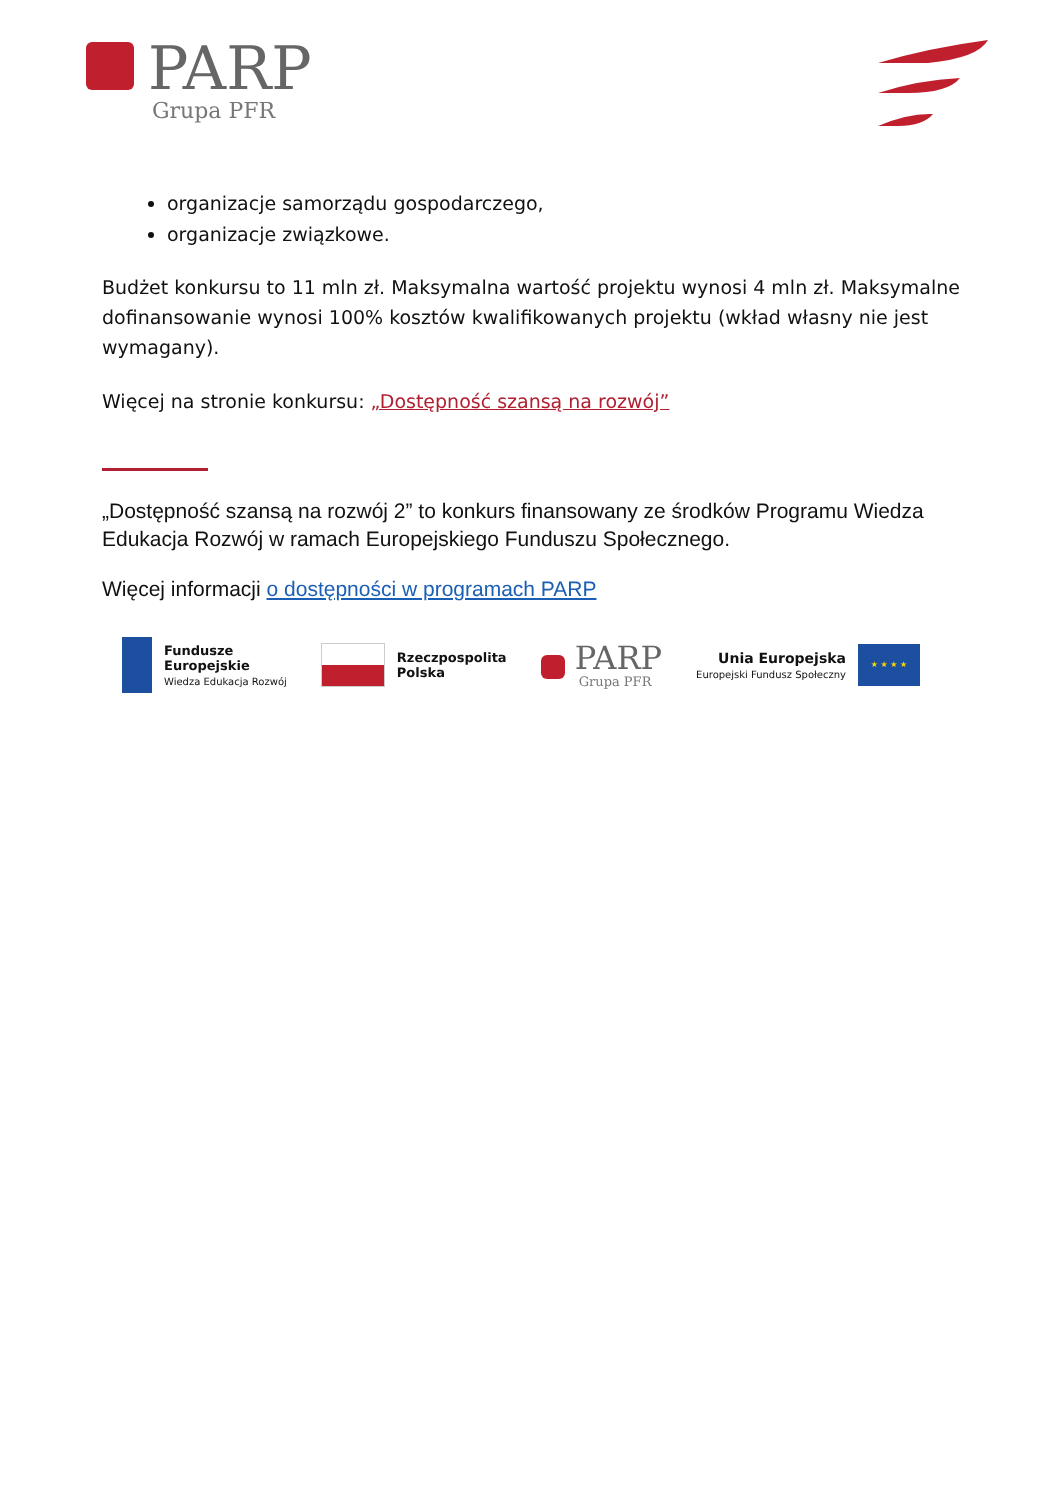PARP
Grupa PFR
organizacje samorządu gospodarczego,
organizacje związkowe.
Budżet konkursu to 11 mln zł. Maksymalna wartość projektu wynosi 4 mln zł. Maksymalne dofinansowanie wynosi 100% kosztów kwalifikowanych projektu (wkład własny nie jest wymagany).
Więcej na stronie konkursu: „Dostępność szansą na rozwój”
„Dostępność szansą na rozwój 2” to konkurs finansowany ze środków Programu Wiedza Edukacja Rozwój w ramach Europejskiego Funduszu Społecznego.
Więcej informacji o dostępności w programach PARP
Fundusze
Europejskie
Wiedza Edukacja Rozwój
Rzeczpospolita
Polska
PARP
Grupa PFR
Unia Europejska
Europejski Fundusz Społeczny
★ ★ ★ ★